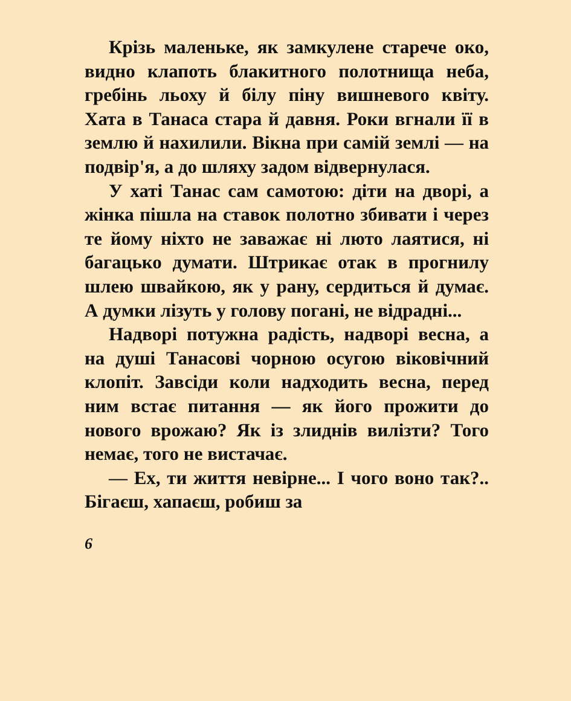Крізь маленьке, як замкулене старече око, видно клапоть блакитного полотнища неба, гребінь льоху й білу піну вишневого квіту. Хата в Танаса стара й давня. Роки вгнали її в землю й нахилили. Вікна при самій землі — на подвір'я, а до шляху задом відвернулася.
У хаті Танас сам самотою: діти на дворі, а жінка пішла на ставок полотно збивати і через те йому ніхто не заважає ні люто лаятися, ні багацько думати. Штрикає отак в прогнилу шлею швайкою, як у рану, сердиться й думає. А думки лізуть у голову погані, не відрадні...
Надворі потужна радість, надворі весна, а на душі Танасові чорною осугою віковічний клопіт. Завсіди коли надходить весна, перед ним встає питання — як його прожити до нового врожаю? Як із злиднів вилізти? Того немає, того не вистачає.
— Ех, ти життя невірне... І чого воно так?.. Бігаєш, хапаєш, робиш за
6